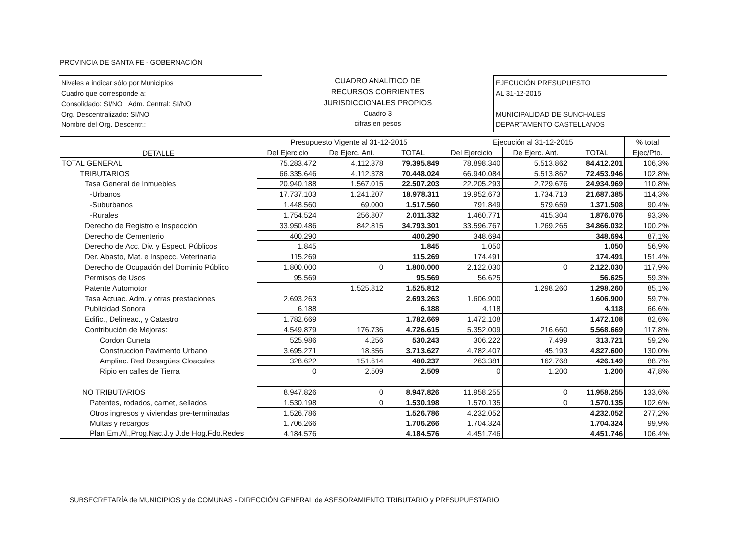PROVINCIA DE SANTA FE - GOBERNACIÓN
Niveles a indicar sólo por Municipios
Cuadro que corresponde a:
Consolidado: SI/NO Adm. Central: SI/NO
Org. Descentralizado: SI/NO
Nombre del Org. Descentr.:
CUADRO ANALÍTICO DE
RECURSOS CORRIENTES
JURISDICCIONALES PROPIOS
Cuadro 3
cifras en pesos
EJECUCIÓN PRESUPUESTO
AL 31-12-2015
MUNICIPALIDAD DE SUNCHALES
DEPARTAMENTO CASTELLANOS
| DETALLE | Presupuesto Vigente al 31-12-2015 | | | Ejecución al 31-12-2015 | | | % total |
| --- | --- | --- | --- | --- | --- | --- | --- |
| | Del Ejercicio | De Ejerc. Ant. | TOTAL | Del Ejercicio | De Ejerc. Ant. | TOTAL | Ejec/Pto. |
| TOTAL GENERAL | 75.283.472 | 4.112.378 | 79.395.849 | 78.898.340 | 5.513.862 | 84.412.201 | 106,3% |
| TRIBUTARIOS | 66.335.646 | 4.112.378 | 70.448.024 | 66.940.084 | 5.513.862 | 72.453.946 | 102,8% |
| Tasa General de Inmuebles | 20.940.188 | 1.567.015 | 22.507.203 | 22.205.293 | 2.729.676 | 24.934.969 | 110,8% |
| -Urbanos | 17.737.103 | 1.241.207 | 18.978.311 | 19.952.673 | 1.734.713 | 21.687.385 | 114,3% |
| -Suburbanos | 1.448.560 | 69.000 | 1.517.560 | 791.849 | 579.659 | 1.371.508 | 90,4% |
| -Rurales | 1.754.524 | 256.807 | 2.011.332 | 1.460.771 | 415.304 | 1.876.076 | 93,3% |
| Derecho de Registro e Inspección | 33.950.486 | 842.815 | 34.793.301 | 33.596.767 | 1.269.265 | 34.866.032 | 100,2% |
| Derecho de Cementerio | 400.290 | | 400.290 | 348.694 | | 348.694 | 87,1% |
| Derecho de Acc. Div. y Espect. Públicos | 1.845 | | 1.845 | 1.050 | | 1.050 | 56,9% |
| Der. Abasto, Mat. e Inspecc. Veterinaria | 115.269 | | 115.269 | 174.491 | | 174.491 | 151,4% |
| Derecho de Ocupación del Dominio Público | 1.800.000 | 0 | 1.800.000 | 2.122.030 | 0 | 2.122.030 | 117,9% |
| Permisos de Usos | 95.569 | | 95.569 | 56.625 | | 56.625 | 59,3% |
| Patente Automotor | | 1.525.812 | 1.525.812 | | 1.298.260 | 1.298.260 | 85,1% |
| Tasa Actuac. Adm. y otras prestaciones | 2.693.263 | | 2.693.263 | 1.606.900 | | 1.606.900 | 59,7% |
| Publicidad Sonora | 6.188 | | 6.188 | 4.118 | | 4.118 | 66,6% |
| Edific., Delineac., y Catastro | 1.782.669 | | 1.782.669 | 1.472.108 | | 1.472.108 | 82,6% |
| Contribución de Mejoras: | 4.549.879 | 176.736 | 4.726.615 | 5.352.009 | 216.660 | 5.568.669 | 117,8% |
| Cordon Cuneta | 525.986 | 4.256 | 530.243 | 306.222 | 7.499 | 313.721 | 59,2% |
| Construccion Pavimento Urbano | 3.695.271 | 18.356 | 3.713.627 | 4.782.407 | 45.193 | 4.827.600 | 130,0% |
| Ampliac. Red Desagües Cloacales | 328.622 | 151.614 | 480.237 | 263.381 | 162.768 | 426.149 | 88,7% |
| Ripio en calles de Tierra | 0 | 2.509 | 2.509 | 0 | 1.200 | 1.200 | 47,8% |
| NO TRIBUTARIOS | 8.947.826 | 0 | 8.947.826 | 11.958.255 | 0 | 11.958.255 | 133,6% |
| Patentes, rodados, carnet, sellados | 1.530.198 | 0 | 1.530.198 | 1.570.135 | 0 | 1.570.135 | 102,6% |
| Otros ingresos y viviendas pre-terminadas | 1.526.786 | | 1.526.786 | 4.232.052 | | 4.232.052 | 277,2% |
| Multas y recargos | 1.706.266 | | 1.706.266 | 1.704.324 | | 1.704.324 | 99,9% |
| Plan Em.Al.,Prog.Nac.J.y J.de Hog.Fdo.Redes | 4.184.576 | | 4.184.576 | 4.451.746 | | 4.451.746 | 106,4% |
SUBSECRETARÍA de MUNICIPIOS y de COMUNAS - DIRECCIÓN GENERAL de ASESORAMIENTO TRIBUTARIO y PRESUPUESTARIO